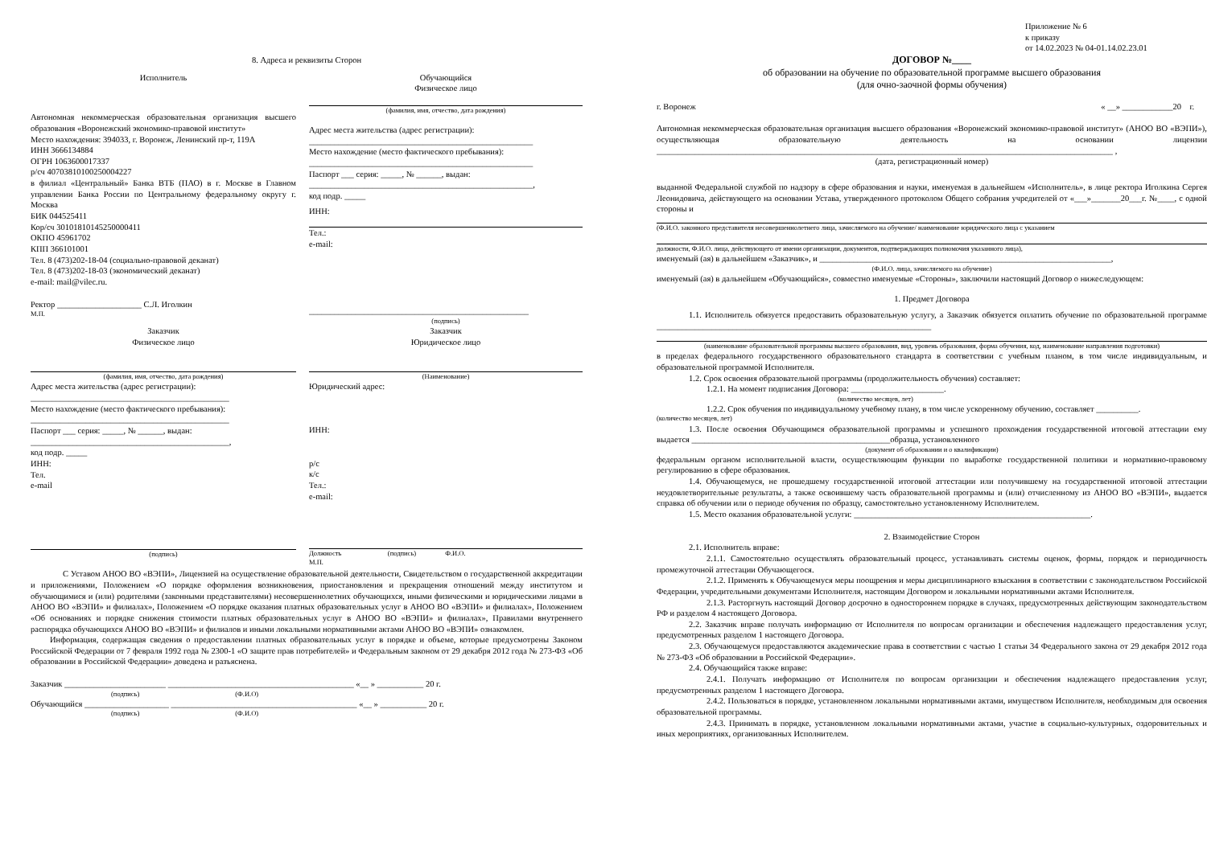8. Адреса и реквизиты Сторон
Исполнитель
Автономная некоммерческая образовательная организация высшего образования «Воронежский экономико-правовой институт»
Место нахождения: 394033, г. Воронеж, Ленинский пр-т, 119А
ИНН 3666134884
ОГРН 1063600017337
р/сч 40703810100250004227
в филиал «Центральный» Банка ВТБ (ПАО) в г. Москве в Главном управлении Банка России по Центральному федеральному округу г. Москва
БИК 044525411
Кор/сч 30101810145250000411
ОКПО 45961702
КПП 366101001
Тел. 8 (473)202-18-04 (социально-правовой деканат)
Тел. 8 (473)202-18-03 (экономический деканат)
e-mail: mail@vilec.ru.
Ректор ____________________ С.Л. Иголкин
М.П.
Обучающийся
Физическое лицо
(фамилия, имя, отчество, дата рождения)
Адрес места жительства (адрес регистрации):
_____________________________________________________
Место нахождение (место фактического пребывания):
_____________________________________________________
Паспорт ___ серия: _____, № ______, выдан:
_____________________________________________________,
код подр. _____
ИНН:
Тел.:
e-mail:
____________________________________________________
(подпись)
Заказчик
Физическое лицо
(фамилия, имя, отчество, дата рождения)
Адрес места жительства (адрес регистрации):
_______________________________________________
Место нахождение (место фактического пребывания):
_______________________________________________
Паспорт ___ серия: _____, № ______, выдан:
_______________________________________________,
код подр. _____
ИНН:
Тел.
e-mail
(подпись)
Заказчик
Юридическое лицо
(Наименование)
Юридический адрес:
ИНН:
р/с
к/с
Тел.:
e-mail:
Должность (подпись) Ф.И.О.
М.П.
С Уставом АНОО ВО «ВЭПИ», Лицензией на осуществление образовательной деятельности, Свидетельством о государственной аккредитации и приложениями, Положением «О порядке оформления возникновения, приостановления и прекращения отношений между институтом и обучающимися и (или) родителями (законными представителями) несовершеннолетних обучающихся, иными физическими и юридическими лицами в АНОО ВО «ВЭПИ» и филиалах», Положением «О порядке оказания платных образовательных услуг в АНОО ВО «ВЭПИ» и филиалах», Положением «Об основаниях и порядке снижения стоимости платных образовательных услуг в АНОО ВО «ВЭПИ» и филиалах», Правилами внутреннего распорядка обучающихся АНОО ВО «ВЭПИ» и филиалов и иными локальными нормативными актами АНОО ВО «ВЭПИ» ознакомлен.
Информация, содержащая сведения о предоставлении платных образовательных услуг в порядке и объеме, которые предусмотрены Законом Российской Федерации от 7 февраля 1992 года № 2300-1 «О защите прав потребителей» и Федеральным законом от 29 декабря 2012 года № 273-ФЗ «Об образовании в Российской Федерации» доведена и разъяснена.
Заказчик ________________________ ____________________________________________ «__ » ___________ 20 г.
(подпись) (Ф.И.О)
Обучающийся ____________________ ____________________________________________ «__ » ___________ 20 г.
(подпись) (Ф.И.О)
Приложение № 6
к приказу
от 14.02.2023 № 04-01.14.02.23.01
ДОГОВОР №____
об образовании на обучение по образовательной программе высшего образования
(для очно-заочной формы обучения)
г. Воронеж « __» ____________20 г.
Автономная некоммерческая образовательная организация высшего образования «Воронежский экономико-правовой институт» (АНОО ВО «ВЭПИ»), осуществляющая образовательную деятельность на основании лицензии ____________________________________________________________________________________________________________ ,
(дата, регистрационный номер)
выданной Федеральной службой по надзору в сфере образования и науки, именуемая в дальнейшем «Исполнитель», в лице ректора Иголкина Сергея Леонидовича, действующего на основании Устава, утвержденного протоколом Общего собрания учредителей от «___»_______20___г. №____, с одной стороны и
(Ф.И.О. законного представителя несовершеннолетнего лица, зачисляемого на обучение/ наименование юридического лица с указанием
должности, Ф.И.О. лица, действующего от имени организации, документов, подтверждающих полномочия указанного лица),
именуемый (ая) в дальнейшем «Заказчик», и _____________________________________________________________________,
(Ф.И.О. лица, зачисляемого на обучение)
именуемый (ая) в дальнейшем «Обучающийся», совместно именуемые «Стороны», заключили настоящий Договор о нижеследующем:
1. Предмет Договора
1.1. Исполнитель обязуется предоставить образовательную услугу, а Заказчик обязуется оплатить обучение по образовательной программе _________________________________________________________________
(наименование образовательной программы высшего образования, вид, уровень образования, форма обучения, код, наименование направления подготовки)
в пределах федерального государственного образовательного стандарта в соответствии с учебным планом, в том числе индивидуальным, и образовательной программой Исполнителя.
1.2. Срок освоения образовательной программы (продолжительность обучения) составляет:
1.2.1. На момент подписания Договора: ______________________.
(количество месяцев, лет)
1.2.2. Срок обучения по индивидуальному учебному плану, в том числе ускоренному обучению, составляет __________.
(количество месяцев, лет)
1.3. После освоения Обучающимся образовательной программы и успешного прохождения государственной итоговой аттестации ему выдается _______________________________________________образца, установленного
(документ об образовании и о квалификации)
федеральным органом исполнительной власти, осуществляющим функции по выработке государственной политики и нормативно-правовому регулированию в сфере образования.
1.4. Обучающемуся, не прошедшему государственной итоговой аттестации или получившему на государственной итоговой аттестации неудовлетворительные результаты, а также освоившему часть образовательной программы и (или) отчисленному из АНОО ВО «ВЭПИ», выдается справка об обучении или о периоде обучения по образцу, самостоятельно установленному Исполнителем.
1.5. Место оказания образовательной услуги: ________________________________________________________.
2. Взаимодействие Сторон
2.1. Исполнитель вправе:
2.1.1. Самостоятельно осуществлять образовательный процесс, устанавливать системы оценок, формы, порядок и периодичность промежуточной аттестации Обучающегося.
2.1.2. Применять к Обучающемуся меры поощрения и меры дисциплинарного взыскания в соответствии с законодательством Российской Федерации, учредительными документами Исполнителя, настоящим Договором и локальными нормативными актами Исполнителя.
2.1.3. Расторгнуть настоящий Договор досрочно в одностороннем порядке в случаях, предусмотренных действующим законодательством РФ и разделом 4 настоящего Договора.
2.2. Заказчик вправе получать информацию от Исполнителя по вопросам организации и обеспечения надлежащего предоставления услуг, предусмотренных разделом 1 настоящего Договора.
2.3. Обучающемуся предоставляются академические права в соответствии с частью 1 статьи 34 Федерального закона от 29 декабря 2012 года № 273-ФЗ «Об образовании в Российской Федерации».
2.4. Обучающийся также вправе:
2.4.1. Получать информацию от Исполнителя по вопросам организации и обеспечения надлежащего предоставления услуг, предусмотренных разделом 1 настоящего Договора.
2.4.2. Пользоваться в порядке, установленном локальными нормативными актами, имуществом Исполнителя, необходимым для освоения образовательной программы.
2.4.3. Принимать в порядке, установленном локальными нормативными актами, участие в социально-культурных, оздоровительных и иных мероприятиях, организованных Исполнителем.